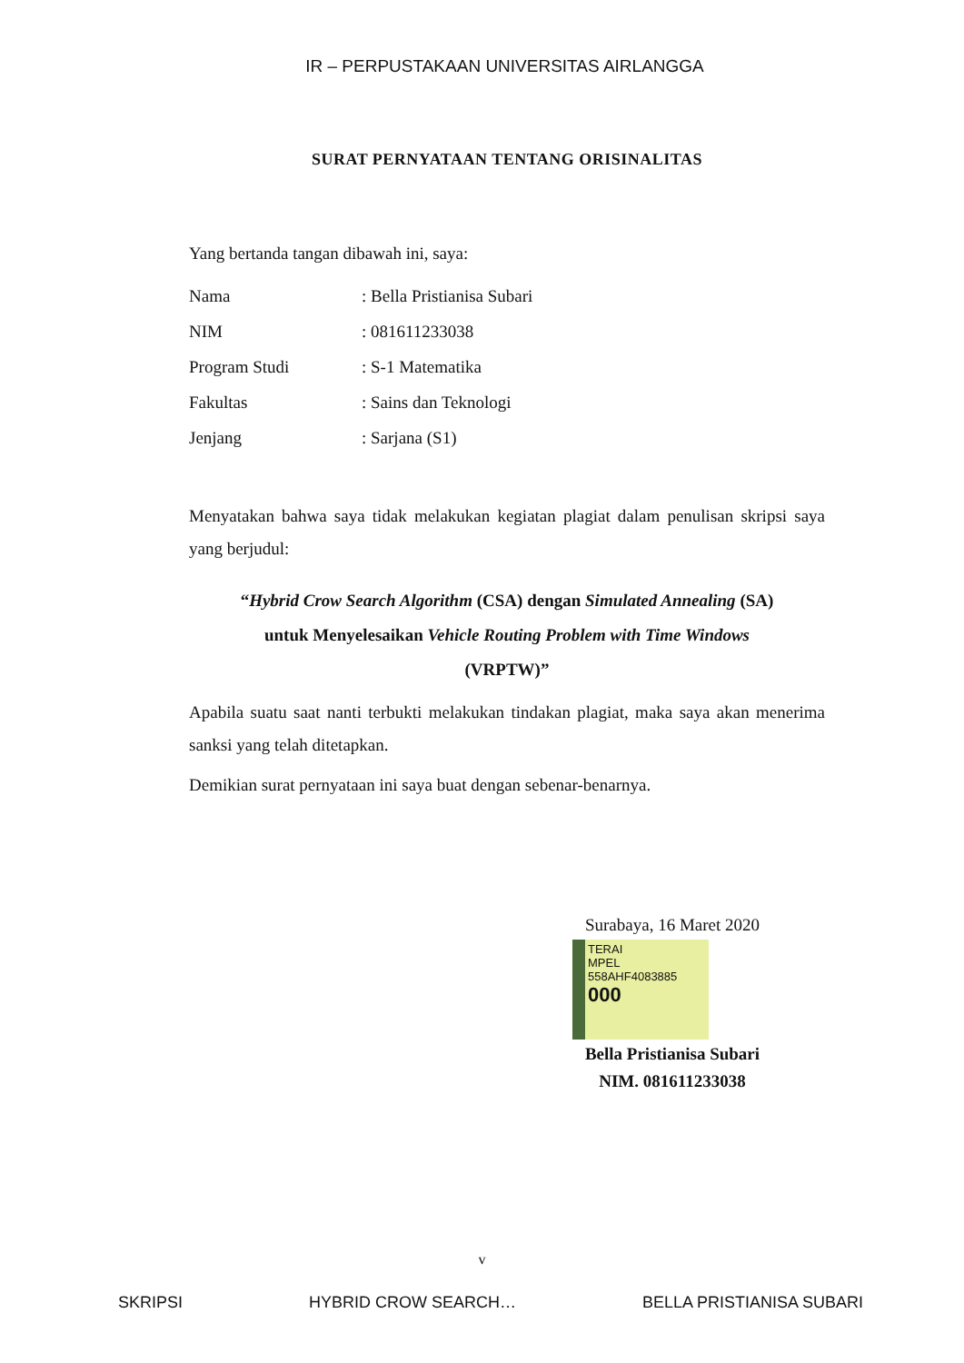IR – PERPUSTAKAAN UNIVERSITAS AIRLANGGA
SURAT PERNYATAAN TENTANG ORISINALITAS
Yang bertanda tangan dibawah ini, saya:
Nama: Bella Pristianisa Subari
NIM: 081611233038
Program Studi: S-1 Matematika
Fakultas: Sains dan Teknologi
Jenjang: Sarjana (S1)
Menyatakan bahwa saya tidak melakukan kegiatan plagiat dalam penulisan skripsi saya yang berjudul:
“Hybrid Crow Search Algorithm (CSA) dengan Simulated Annealing (SA)
untuk Menyelesaikan Vehicle Routing Problem with Time Windows
(VRPTW)”
Apabila suatu saat nanti terbukti melakukan tindakan plagiat, maka saya akan menerima sanksi yang telah ditetapkan.
Demikian surat pernyataan ini saya buat dengan sebenar-benarnya.
Surabaya, 16 Maret 2020
TERAI
MPEL
558AHF4083885
000
Bella Pristianisa Subari
NIM. 081611233038
v
SKRIPSI HYBRID CROW SEARCH… BELLA PRISTIANISA SUBARI